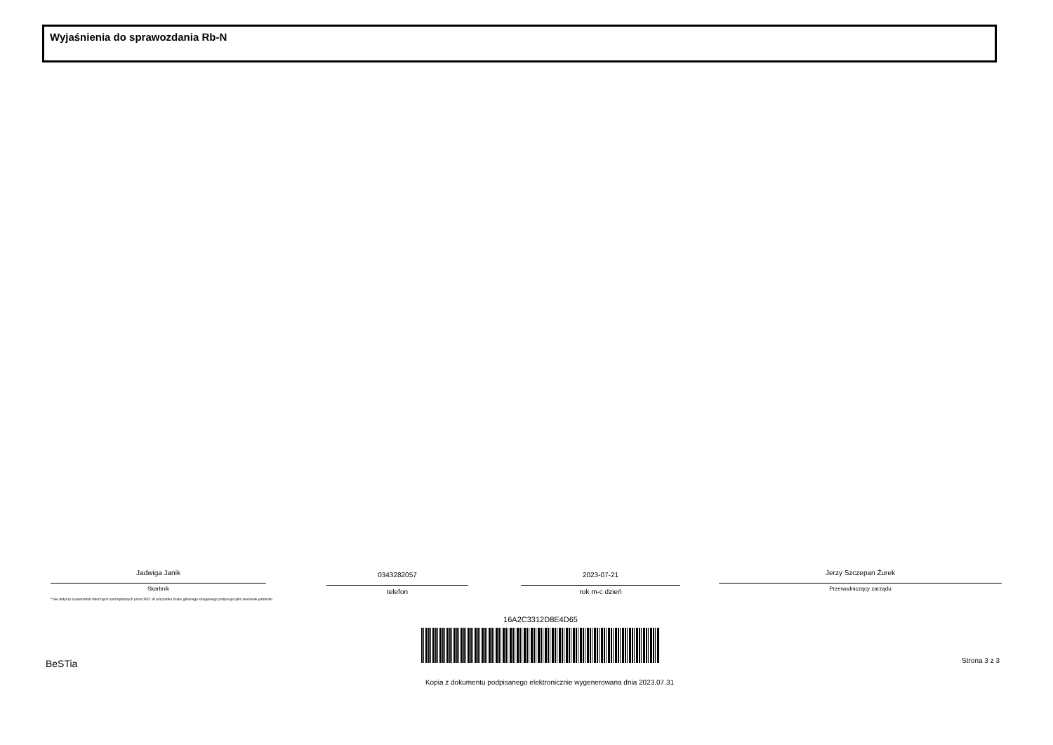Wyjaśnienia do sprawozdania Rb-N
Jadwiga Janik
Skarbnik
0343282057
telefon
2023-07-21
rok m-c dzień
Jerzy Szczepan Żurek
Przewodniczący zarządu
* Nie dotyczy sprawozdań zbiorczych sporządzanych przez RIO. W przypadku braku głównego księgowego podpisuje tylko kierownik jednostki.
16A2C3312D8E4D65
BeSTia Strona 3 z 3
Kopia z dokumentu podpisanego elektronicznie wygenerowana dnia 2023.07.31